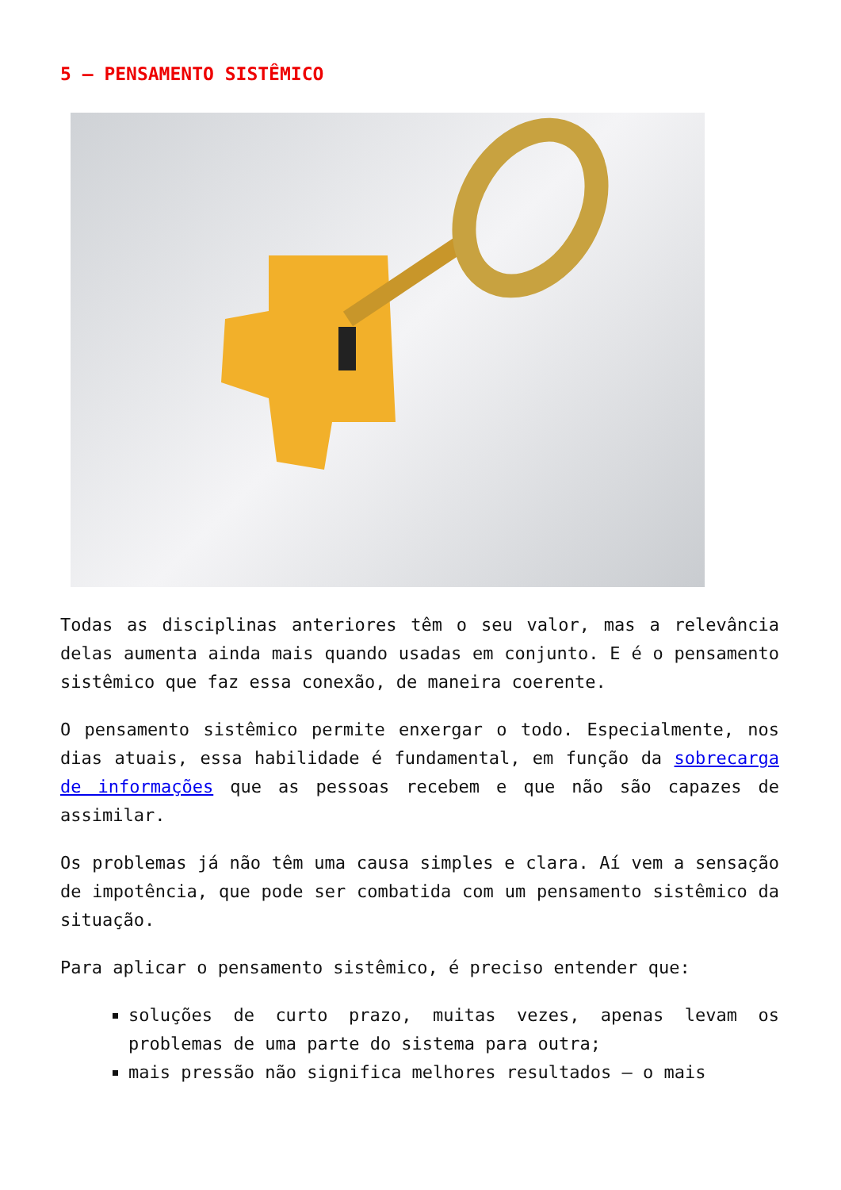5 – PENSAMENTO SISTÊMICO
Todas as disciplinas anteriores têm o seu valor, mas a relevância delas aumenta ainda mais quando usadas em conjunto. E é o pensamento sistêmico que faz essa conexão, de maneira coerente.
O pensamento sistêmico permite enxergar o todo. Especialmente, nos dias atuais, essa habilidade é fundamental, em função da sobrecarga de informações que as pessoas recebem e que não são capazes de assimilar.
Os problemas já não têm uma causa simples e clara. Aí vem a sensação de impotência, que pode ser combatida com um pensamento sistêmico da situação.
Para aplicar o pensamento sistêmico, é preciso entender que:
soluções de curto prazo, muitas vezes, apenas levam os problemas de uma parte do sistema para outra;
mais pressão não significa melhores resultados – o mais